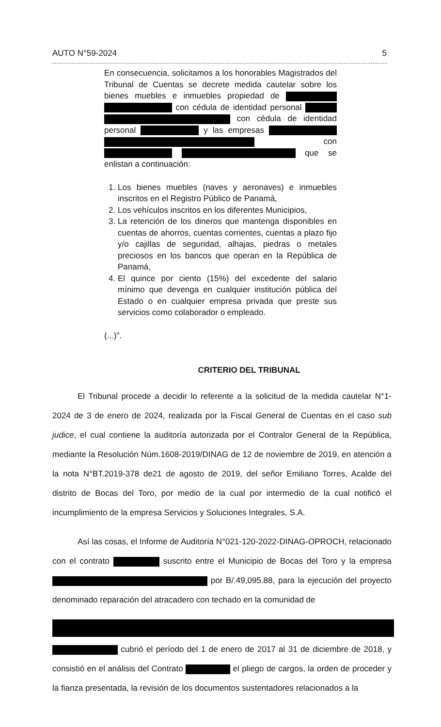AUTO N°59-2024 5
En consecuencia, solicitamos a los honorables Magistrados del Tribunal de Cuentas se decrete medida cautelar sobre los bienes muebles e inmuebles propiedad de con cédula de identidad personal con cédula de identidad personal y las empresas con que se enlistan a continuación:
1. Los bienes muebles (naves y aeronaves) e inmuebles inscritos en el Registro Público de Panamá,
2. Los vehículos inscritos en los diferentes Municipios,
3. La retención de los dineros que mantenga disponibles en cuentas de ahorros, cuentas corrientes, cuentas a plazo fijo y/o cajillas de seguridad, alhajas, piedras o metales preciosos en los bancos que operan en la República de Panamá,
4. El quince por ciento (15%) del excedente del salario mínimo que devenga en cualquier institución pública del Estado o en cualquier empresa privada que preste sus servicios como colaborador o empleado.
(...)”.
CRITERIO DEL TRIBUNAL
El Tribunal procede a decidir lo referente a la solicitud de la medida cautelar N°1-2024 de 3 de enero de 2024, realizada por la Fiscal General de Cuentas en el caso sub judice, el cual contiene la auditoría autorizada por el Contralor General de la República, mediante la Resolución Núm.1608-2019/DINAG de 12 de noviembre de 2019, en atención a la nota N°BT.2019-378 de21 de agosto de 2019, del señor Emiliano Torres, Acalde del distrito de Bocas del Toro, por medio de la cual por intermedio de la cual notificó el incumplimiento de la empresa Servicios y Soluciones Integrales, S.A.
Así las cosas, el Informe de Auditoría N°021-120-2022-DINAG-OPROCH, relacionado con el contrato suscrito entre el Municipio de Bocas del Toro y la empresa por B/.49,095.88, para la ejecución del proyecto denominado reparación del atracadero con techado en la comunidad de
cubrió el período del 1 de enero de 2017 al 31 de diciembre de 2018, y consistió en el análisis del Contrato el pliego de cargos, la orden de proceder y la fianza presentada, la revisión de los documentos sustentadores relacionados a la